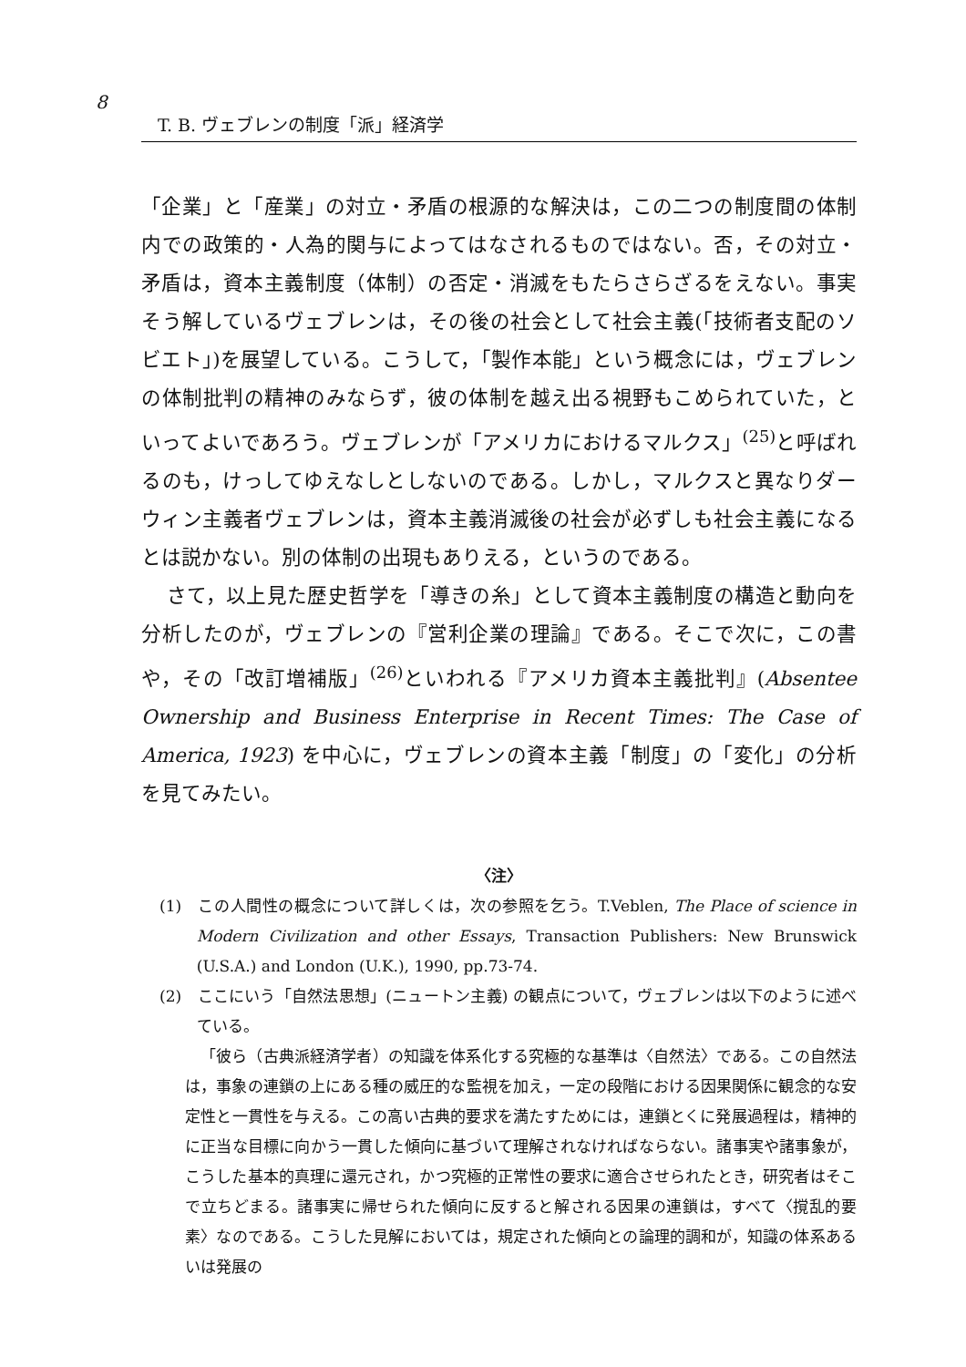8
T. B. ヴェブレンの制度「派」経済学
「企業」と「産業」の対立・矛盾の根源的な解決は，この二つの制度間の体制内での政策的・人為的関与によってはなされるものではない。否，その対立・矛盾は，資本主義制度（体制）の否定・消滅をもたらさらざるをえない。事実そう解しているヴェブレンは，その後の社会として社会主義(「技術者支配のソビエト」)を展望している。こうして，「製作本能」という概念には，ヴェブレンの体制批判の精神のみならず，彼の体制を越え出る視野もこめられていた，といってよいであろう。ヴェブレンが「アメリカにおけるマルクス」<sup>(25)</sup>と呼ばれるのも，けっしてゆえなしとしないのである。しかし，マルクスと異なりダーウィン主義者ヴェブレンは，資本主義消滅後の社会が必ずしも社会主義になるとは説かない。別の体制の出現もありえる，というのである。
さて，以上見た歴史哲学を「導きの糸」として資本主義制度の構造と動向を分析したのが，ヴェブレンの『営利企業の理論』である。そこで次に，この書や，その「改訂増補版」<sup>(26)</sup>といわれる『アメリカ資本主義批判』(Absentee Ownership and Business Enterprise in Recent Times: The Case of America, 1923) を中心に，ヴェブレンの資本主義「制度」の「変化」の分析を見てみたい。
〈注〉
(1)　この人間性の概念について詳しくは，次の参照を乞う。T.Veblen, The Place of science in Modern Civilization and other Essays, Transaction Publishers: New Brunswick (U.S.A.) and London (U.K.), 1990, pp.73-74.
(2)　ここにいう「自然法思想」(ニュートン主義) の観点について，ヴェブレンは以下のように述べている。
「彼ら（古典派経済学者）の知識を体系化する究極的な基準は〈自然法〉である。この自然法は，事象の連鎖の上にある種の威圧的な監視を加え，一定の段階における因果関係に観念的な安定性と一貫性を与える。この高い古典的要求を満たすためには，連鎖とくに発展過程は，精神的に正当な目標に向かう一貫した傾向に基づいて理解されなければならない。諸事実や諸事象が，こうした基本的真理に還元され，かつ究極的正常性の要求に適合させられたとき，研究者はそこで立ちどまる。諸事実に帰せられた傾向に反すると解される因果の連鎖は，すべて〈撹乱的要素〉なのである。こうした見解においては，規定された傾向との論理的調和が，知識の体系あるいは発展の